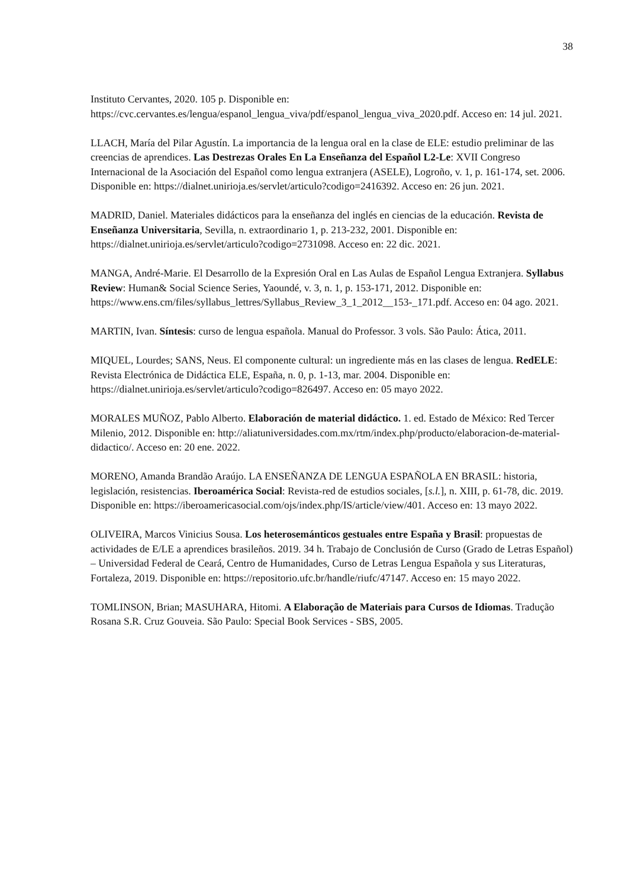38
Instituto Cervantes, 2020. 105 p. Disponible en: https://cvc.cervantes.es/lengua/espanol_lengua_viva/pdf/espanol_lengua_viva_2020.pdf. Acceso en: 14 jul. 2021.
LLACH, María del Pilar Agustín. La importancia de la lengua oral en la clase de ELE: estudio preliminar de las creencias de aprendices. Las Destrezas Orales En La Enseñanza del Español L2-Le: XVII Congreso Internacional de la Asociación del Español como lengua extranjera (ASELE), Logroño, v. 1, p. 161-174, set. 2006. Disponible en: https://dialnet.unirioja.es/servlet/articulo?codigo=2416392. Acceso en: 26 jun. 2021.
MADRID, Daniel. Materiales didácticos para la enseñanza del inglés en ciencias de la educación. Revista de Enseñanza Universitaria, Sevilla, n. extraordinario 1, p. 213-232, 2001. Disponible en: https://dialnet.unirioja.es/servlet/articulo?codigo=2731098. Acceso en: 22 dic. 2021.
MANGA, André-Marie. El Desarrollo de la Expresión Oral en Las Aulas de Español Lengua Extranjera. Syllabus Review: Human& Social Science Series, Yaoundé, v. 3, n. 1, p. 153-171, 2012. Disponible en: https://www.ens.cm/files/syllabus_lettres/Syllabus_Review_3_1_2012__153-_171.pdf. Acceso en: 04 ago. 2021.
MARTIN, Ivan. Síntesis: curso de lengua española. Manual do Professor. 3 vols. São Paulo: Ática, 2011.
MIQUEL, Lourdes; SANS, Neus. El componente cultural: un ingrediente más en las clases de lengua. RedELE: Revista Electrónica de Didáctica ELE, España, n. 0, p. 1-13, mar. 2004. Disponible en: https://dialnet.unirioja.es/servlet/articulo?codigo=826497. Acceso en: 05 mayo 2022.
MORALES MUÑOZ, Pablo Alberto. Elaboración de material didáctico. 1. ed. Estado de México: Red Tercer Milenio, 2012. Disponible en: http://aliatuniversidades.com.mx/rtm/index.php/producto/elaboracion-de-material-didactico/. Acceso en: 20 ene. 2022.
MORENO, Amanda Brandão Araújo. LA ENSEÑANZA DE LENGUA ESPAÑOLA EN BRASIL: historia, legislación, resistencias. Iberoamérica Social: Revista-red de estudios sociales, [s.l.], n. XIII, p. 61-78, dic. 2019. Disponible en: https://iberoamericasocial.com/ojs/index.php/IS/article/view/401. Acceso en: 13 mayo 2022.
OLIVEIRA, Marcos Vinicius Sousa. Los heterosemánticos gestuales entre España y Brasil: propuestas de actividades de E/LE a aprendices brasileños. 2019. 34 h. Trabajo de Conclusión de Curso (Grado de Letras Español) – Universidad Federal de Ceará, Centro de Humanidades, Curso de Letras Lengua Española y sus Literaturas, Fortaleza, 2019. Disponible en: https://repositorio.ufc.br/handle/riufc/47147. Acceso en: 15 mayo 2022.
TOMLINSON, Brian; MASUHARA, Hitomi. A Elaboração de Materiais para Cursos de Idiomas. Tradução Rosana S.R. Cruz Gouveia. São Paulo: Special Book Services - SBS, 2005.